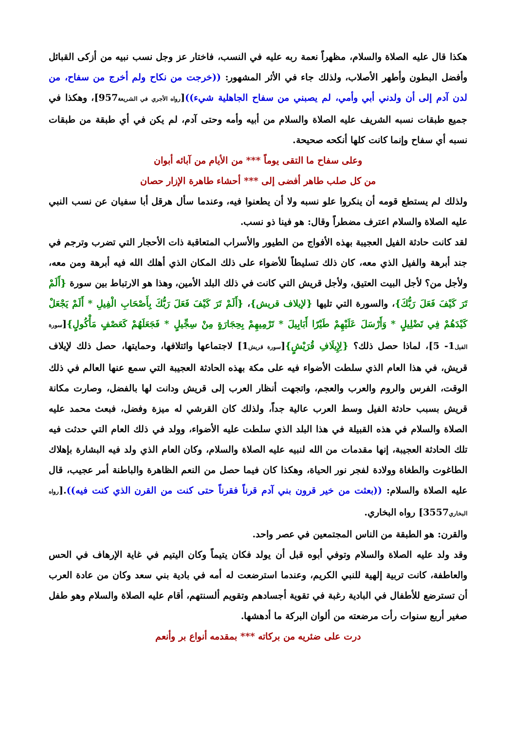هكذا قال عليه الصلاة والسلام، مظهراً نعمة ربه عليه في النسب، فاختار عز وجل نسب نبيه من أزكى القبائل وأفضل البطون وأطهر الأصلاب، ولذلك جاء في الأثر المشهور: ((خرجت من نكاح ولم أخرج من سفاح، من لدن آدم إلى أن ولدني أبي وأمي، لم يصبني من سفاح الجاهلية شيء))[رواه الأجري في الشريعة957]، وهكذا في جميع طبقات نسبه الشريف عليه الصلاة والسلام من أبيه وأمه وحتى آدم، لم يكن في أي طبقة من طبقات نسبه أي سفاح وإنما كانت كلها أنكحه صحيحة.
وعلى سفاح ما التقى يوماً *** من الأيام من آبائه أبوان
من كل صلب طاهر أفضى إلى *** أحشاء طاهرة الإزار حصان
ولذلك لم يستطع قومه أن ينكروا علو نسبه ولا أن يطعنوا فيه، وعندما سأل هرقل أبا سفيان عن نسب النبي عليه الصلاة والسلام اعترف مضطراً وقال: هو فينا ذو نسب.
لقد كانت حادثة الفيل العجيبة بهذه الأفواج من الطيور والأسراب المتعاقبة ذات الأحجار التي تضرب وترجم في جند أبرهة والفيل الذي معه، كان ذلك تسليطاً للأضواء على ذلك المكان الذي أهلك الله فيه أبرهة ومن معه، ولأجل من؟ لأجل البيت العتيق، ولأجل قريش التي كانت في ذلك البلد الأمين، وهذا هو الارتباط بين سورة {أَلَمْ تَرَ كَيْفَ فَعَلَ رَبُّكَ}، والسورة التي تليها {لإيلاف قريش}، {أَلَمْ تَرَ كَيْفَ فَعَلَ رَبُّكَ بِأَصْحَابِ الْفِيلِ * أَلَمْ يَجْعَلْ كَيْدَهُمْ فِي تَضْلِيلٍ * وَأَرْسَلَ عَلَيْهِمْ طَيْرًا أَبَابِيلَ * تَرْمِيهِمْ بِحِجَارَةٍ مِنْ سِجِّيلٍ * فَجَعَلَهُمْ كَعَصْفٍ مَأْكُولٍ}[سورة الفيل1- 5]، لماذا حصل ذلك؟ {لِإِيلَافِ قُرَيْشٍ}[سورة قريش1] لاجتماعها وائتلافها، وحمايتها، حصل ذلك لإيلاف قريش، في هذا العام الذي سلطت الأضواء فيه على مكة بهذه الحادثة العجيبة التي سمع عنها العالم في ذلك الوقت، الفرس والروم والعرب والعجم، واتجهت أنظار العرب إلى قريش ودانت لها بالفضل، وصارت مكانة قريش بسبب حادثة الفيل وسط العرب عالية جداً، ولذلك كان القرشي له ميزة وفضل، فبعث محمد عليه الصلاة والسلام في هذه القبيلة في هذا البلد الذي سلطت عليه الأضواء، وولد في ذلك العام التي حدثت فيه تلك الحادثة العجيبة، إنها مقدمات من الله لنبيه عليه الصلاة والسلام، وكان العام الذي ولد فيه البشارة بإهلاك الطاغوت والطغاة وولادة لفجر نور الحياة، وهكذا كان فيما حصل من النعم الظاهرة والباطنة أمر عجيب، قال عليه الصلاة والسلام: ((بعثت من خير قرون بني آدم قرناً فقرناً حتى كنت من القرن الذي كنت فيه)).[رواه البخاري3557] رواه البخاري.
والقرن: هو الطبقة من الناس المجتمعين في عصر واحد.
وقد ولد عليه الصلاة والسلام وتوفي أبوه قبل أن يولد فكان يتيماً وكان اليتيم في غاية الإرهاف في الحس والعاطفة، كانت تربية إلهية للنبي الكريم، وعندما استرضعت له أمه في بادية بني سعد وكان من عادة العرب أن تسترضع للأطفال في البادية رغبة في تقوية أجسادهم وتقويم ألسنتهم، أقام عليه الصلاة والسلام وهو طفل صغير أربع سنوات رأت مرضعته من ألوان البركة ما أدهشها.
درت على ضئريه من بركاته *** بمقدمه أنواع بر وأنعم